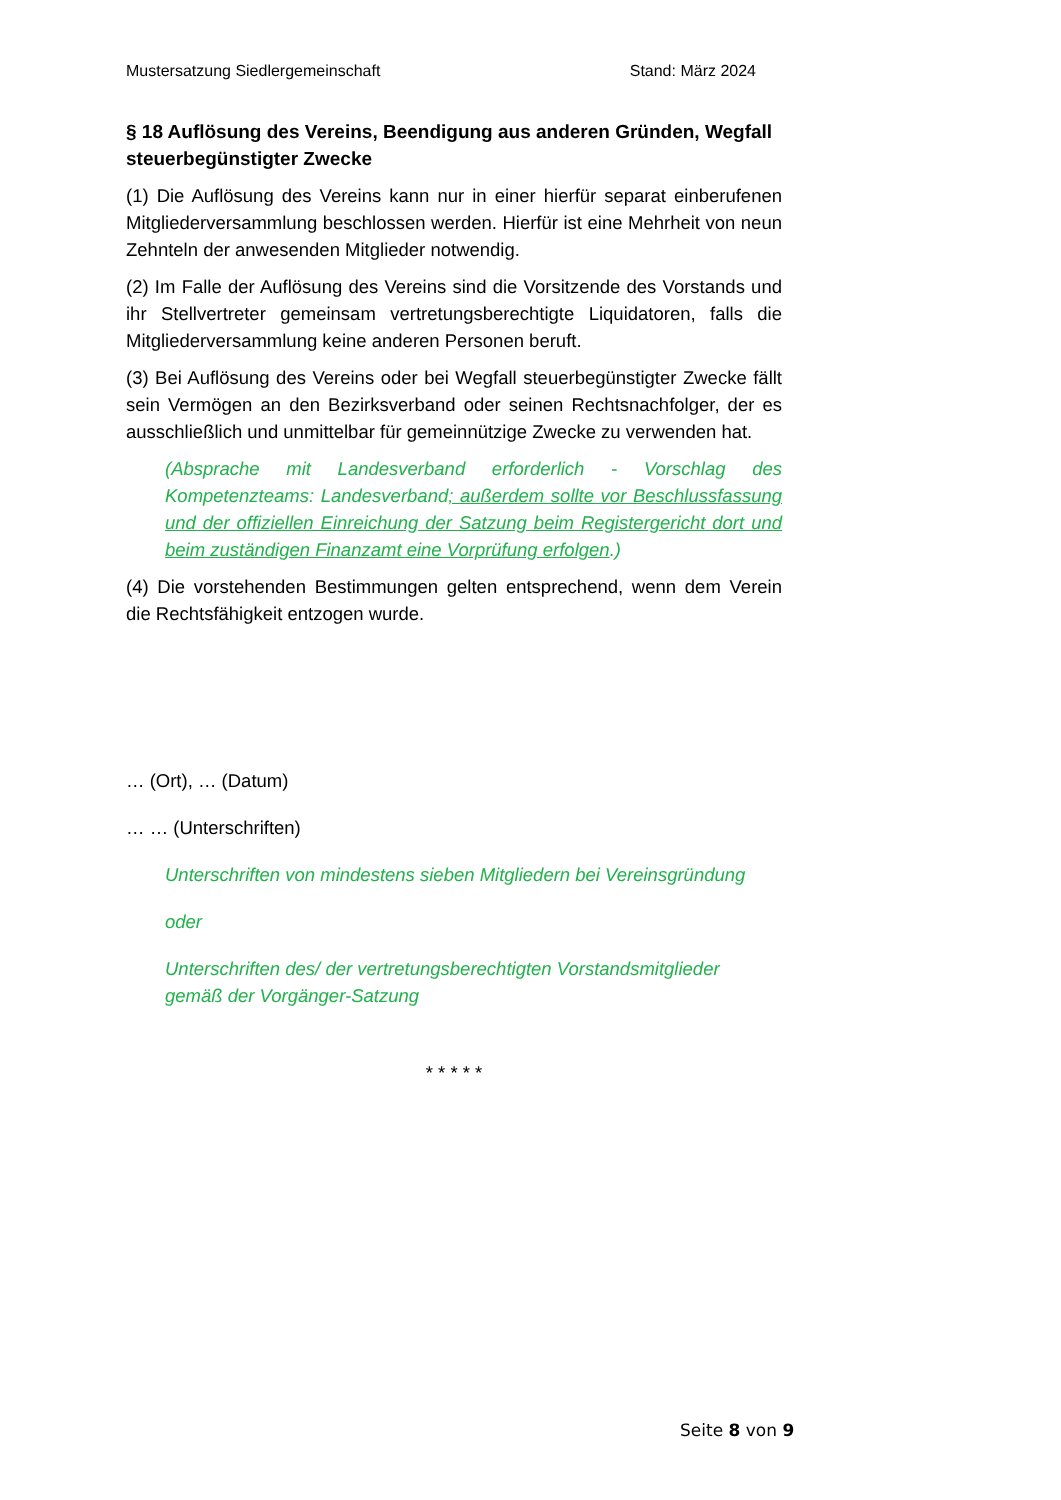Mustersatzung Siedlergemeinschaft Stand: März 2024
§ 18 Auflösung des Vereins, Beendigung aus anderen Gründen, Weg­fall steuerbegünstigter Zwecke
(1) Die Auflösung des Vereins kann nur in einer hierfür separat einberufenen Mitgliederversammlung beschlossen werden. Hierfür ist eine Mehrheit von neun Zehnteln der anwesenden Mitglieder notwendig.
(2) Im Falle der Auflösung des Vereins sind die Vorsitzende des Vorstands und ihr Stellvertreter gemeinsam vertretungsberechtigte Liquidatoren, falls die Mitgliederversammlung keine anderen Personen beruft.
(3) Bei Auflösung des Vereins oder bei Wegfall steuerbegünstigter Zwecke fällt sein Vermögen an den Bezirksverband oder seinen Rechtsnachfolger, der es ausschließlich und unmittelbar für gemeinnützige Zwecke zu verwenden hat.
(Absprache mit Landesverband erforderlich - Vorschlag des Kompetenzteams: Landesverband; außerdem sollte vor Beschlussfassung und der offiziellen Einreichung der Satzung beim Registergericht dort und beim zuständigen Finanzamt eine Vorprüfung erfolgen.)
(4) Die vorstehenden Bestimmungen gelten entsprechend, wenn dem Verein die Rechtsfähigkeit entzogen wurde.
… (Ort), … (Datum)
… … (Unterschriften)
Unterschriften von mindestens sieben Mitgliedern bei Vereinsgründung
oder
Unterschriften des/ der vertretungsberechtigten Vorstandsmitglieder
gemäß der Vorgänger-Satzung
* * * * *
Seite 8 von 9